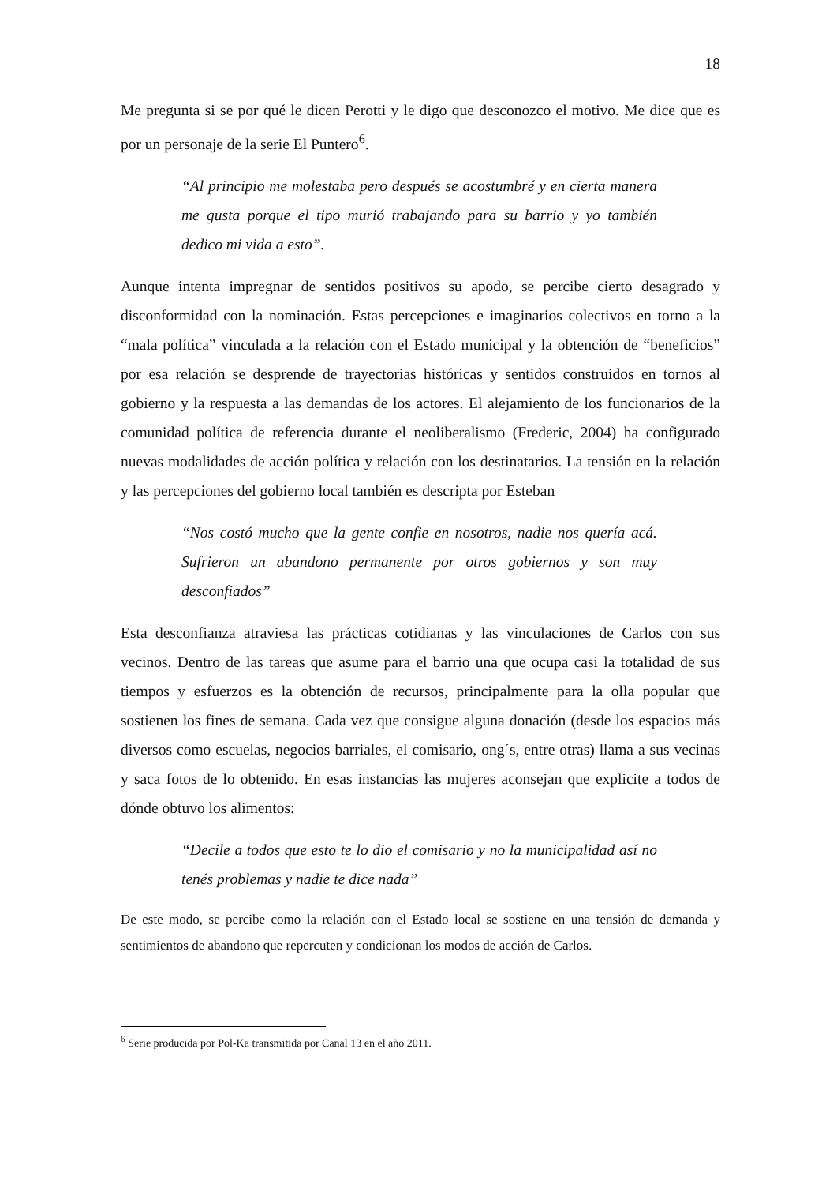18
Me pregunta si se por qué le dicen Perotti y le digo que desconozco el motivo. Me dice que es por un personaje de la serie El Puntero<sup>6</sup>.
“Al principio me molestaba pero después se acostumbré y en cierta manera me gusta porque el tipo murió trabajando para su barrio y yo también dedico mi vida a esto”.
Aunque intenta impregnar de sentidos positivos su apodo, se percibe cierto desagrado y disconformidad con la nominación. Estas percepciones e imaginarios colectivos en torno a la “mala política” vinculada a la relación con el Estado municipal y la obtención de “beneficios” por esa relación se desprende de trayectorias históricas y sentidos construidos en tornos al gobierno y la respuesta a las demandas de los actores. El alejamiento de los funcionarios de la comunidad política de referencia durante el neoliberalismo (Frederic, 2004) ha configurado nuevas modalidades de acción política y relación con los destinatarios. La tensión en la relación y las percepciones del gobierno local también es descripta por Esteban
“Nos costó mucho que la gente confie en nosotros, nadie nos quería acá. Sufrieron un abandono permanente por otros gobiernos y son muy desconfiados”
Esta desconfianza atraviesa las prácticas cotidianas y las vinculaciones de Carlos con sus vecinos. Dentro de las tareas que asume para el barrio una que ocupa casi la totalidad de sus tiempos y esfuerzos es la obtención de recursos, principalmente para la olla popular que sostienen los fines de semana. Cada vez que consigue alguna donación (desde los espacios más diversos como escuelas, negocios barriales, el comisario, ong´s, entre otras) llama a sus vecinas y saca fotos de lo obtenido. En esas instancias las mujeres aconsejan que explicite a todos de dónde obtuvo los alimentos:
“Decile a todos que esto te lo dio el comisario y no la municipalidad así no tenés problemas y nadie te dice nada”
De este modo, se percibe como la relación con el Estado local se sostiene en una tensión de demanda y sentimientos de abandono que repercuten y condicionan los modos de acción de Carlos.
<sup>6</sup> Serie producida por Pol-Ka transmitida por Canal 13 en el año 2011.